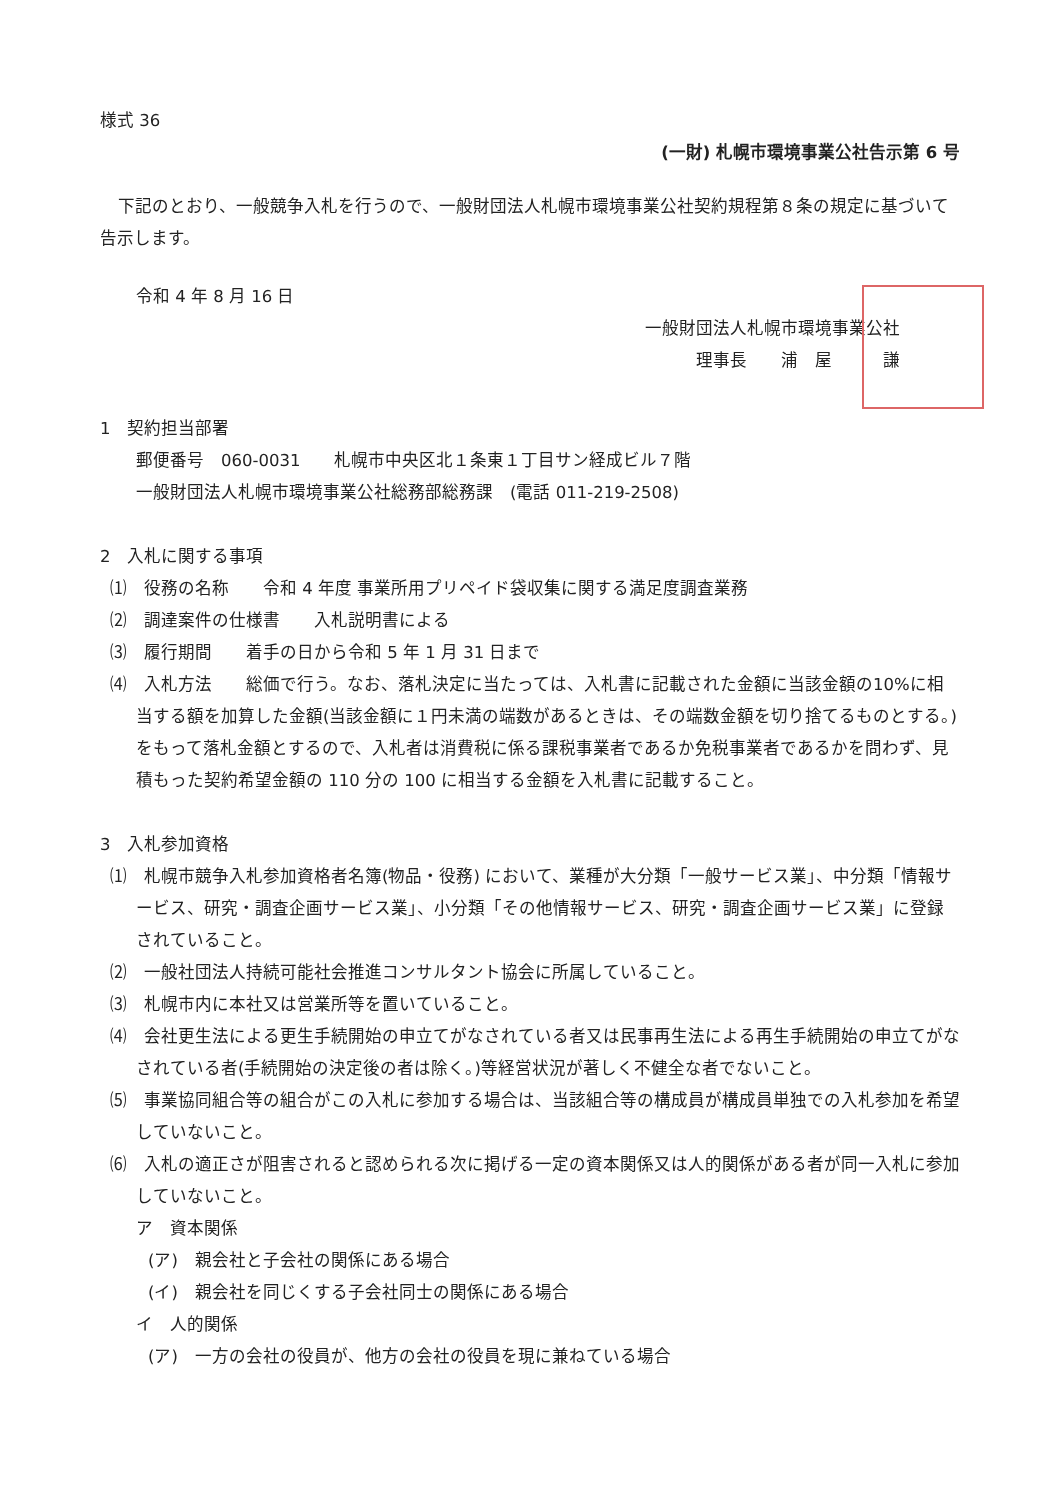様式 36
(一財) 札幌市環境事業公社告示第 6 号
下記のとおり、一般競争入札を行うので、一般財団法人札幌市環境事業公社契約規程第８条の規定に基づいて告示します。
令和 4 年 8 月 16 日
一般財団法人札幌市環境事業公社
理事長　　浦　屋　　　謙
1　契約担当部署
郵便番号　060-0031　　札幌市中央区北１条東１丁目サン経成ビル７階
一般財団法人札幌市環境事業公社総務部総務課　(電話 011-219-2508)
2　入札に関する事項
⑴　役務の名称　　令和 4 年度 事業所用プリペイド袋収集に関する満足度調査業務
⑵　調達案件の仕様書　　入札説明書による
⑶　履行期間　　着手の日から令和 5 年 1 月 31 日まで
⑷　入札方法　　総価で行う。なお、落札決定に当たっては、入札書に記載された金額に当該金額の10%に相当する額を加算した金額(当該金額に１円未満の端数があるときは、その端数金額を切り捨てるものとする。)をもって落札金額とするので、入札者は消費税に係る課税事業者であるか免税事業者であるかを問わず、見積もった契約希望金額の 110 分の 100 に相当する金額を入札書に記載すること。
3　入札参加資格
⑴　札幌市競争入札参加資格者名簿(物品・役務) において、業種が大分類「一般サービス業」、中分類「情報サービス、研究・調査企画サービス業」、小分類「その他情報サービス、研究・調査企画サービス業」に登録されていること。
⑵　一般社団法人持続可能社会推進コンサルタント協会に所属していること。
⑶　札幌市内に本社又は営業所等を置いていること。
⑷　会社更生法による更生手続開始の申立てがなされている者又は民事再生法による再生手続開始の申立てがなされている者(手続開始の決定後の者は除く。)等経営状況が著しく不健全な者でないこと。
⑸　事業協同組合等の組合がこの入札に参加する場合は、当該組合等の構成員が構成員単独での入札参加を希望していないこと。
⑹　入札の適正さが阻害されると認められる次に掲げる一定の資本関係又は人的関係がある者が同一入札に参加していないこと。
ア　資本関係
(ア)　親会社と子会社の関係にある場合
(イ)　親会社を同じくする子会社同士の関係にある場合
イ　人的関係
(ア)　一方の会社の役員が、他方の会社の役員を現に兼ねている場合